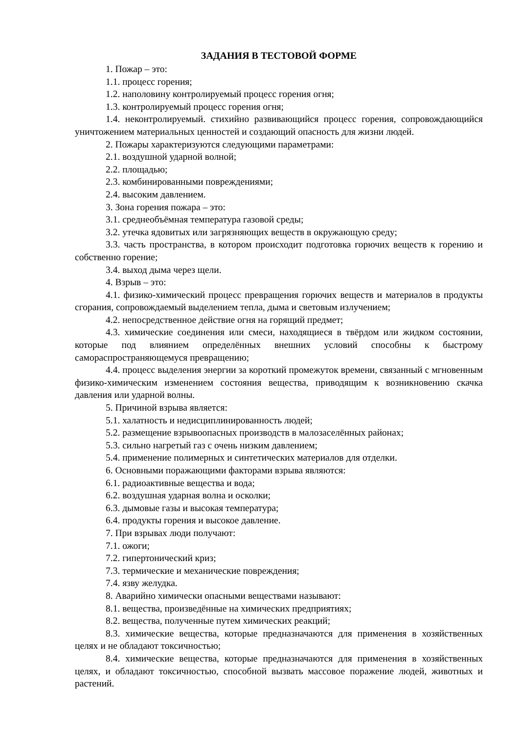ЗАДАНИЯ В ТЕСТОВОЙ ФОРМЕ
1. Пожар – это:
1.1. процесс горения;
1.2. наполовину контролируемый процесс горения огня;
1.3. контролируемый процесс горения огня;
1.4. неконтролируемый. стихийно развивающийся процесс горения, сопровождающийся уничтожением материальных ценностей и создающий опасность для жизни людей.
2. Пожары характеризуются следующими параметрами:
2.1. воздушной ударной волной;
2.2. площадью;
2.3. комбинированными повреждениями;
2.4. высоким давлением.
3. Зона горения пожара – это:
3.1. среднеобъёмная температура газовой среды;
3.2. утечка ядовитых или загрязняющих веществ в окружающую среду;
3.3. часть пространства, в котором происходит подготовка горючих веществ к горению и собственно горение;
3.4. выход дыма через щели.
4. Взрыв – это:
4.1. физико-химический процесс превращения горючих веществ и материалов в продукты сгорания, сопровождаемый выделением тепла, дыма и световым излучением;
4.2. непосредственное действие огня на горящий предмет;
4.3. химические соединения или смеси, находящиеся в твёрдом или жидком состоянии, которые под влиянием определённых внешних условий способны к быстрому самораспространяющемуся превращению;
4.4. процесс выделения энергии за короткий промежуток времени, связанный с мгновенным физико-химическим изменением состояния вещества, приводящим к возникновению скачка давления или ударной волны.
5. Причиной взрыва является:
5.1. халатность и недисциплинированность людей;
5.2. размещение взрывоопасных производств в малозаселённых районах;
5.3. сильно нагретый газ с очень низким давлением;
5.4. применение полимерных и синтетических материалов для отделки.
6. Основными поражающими факторами взрыва являются:
6.1. радиоактивные вещества и вода;
6.2. воздушная ударная волна и осколки;
6.3. дымовые газы и высокая температура;
6.4. продукты горения и высокое давление.
7. При взрывах люди получают:
7.1. ожоги;
7.2. гипертонический криз;
7.3. термические и механические повреждения;
7.4. язву желудка.
8. Аварийно химически опасными веществами называют:
8.1. вещества, произведённые на химических предприятиях;
8.2. вещества, полученные путем химических реакций;
8.3. химические вещества, которые предназначаются для применения в хозяйственных целях и не обладают токсичностью;
8.4. химические вещества, которые предназначаются для применения в хозяйственных целях, и обладают токсичностью, способной вызвать массовое поражение людей, животных и растений.